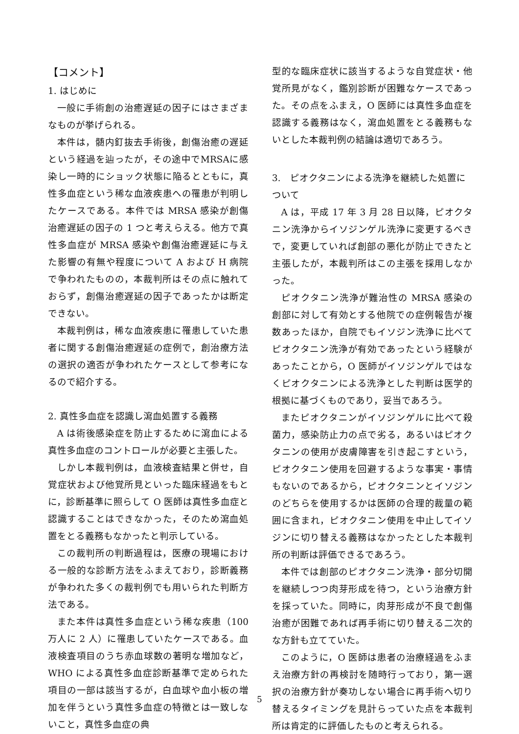【コメント】
1. はじめに
一般に手術創の治癒遅延の因子にはさまざまなものが挙げられる。
本件は，髄内釘抜去手術後，創傷治癒の遅延という経過を辿ったが，その途中でMRSAに感染し一時的にショック状態に陥るとともに，真性多血症という稀な血液疾患への罹患が判明したケースである。本件では MRSA 感染が創傷治癒遅延の因子の 1 つと考えらえる。他方で真性多血症が MRSA 感染や創傷治癒遅延に与えた影響の有無や程度について A および H 病院で争われたものの，本裁判所はその点に触れておらず，創傷治癒遅延の因子であったかは断定できない。
本裁判例は，稀な血液疾患に罹患していた患者に関する創傷治癒遅延の症例で，創治療方法の選択の適否が争われたケースとして参考になるので紹介する。
2. 真性多血症を認識し瀉血処置する義務
A は術後感染症を防止するために瀉血による真性多血症のコントロールが必要と主張した。
しかし本裁判例は，血液検査結果と併せ，自覚症状および他覚所見といった臨床経過をもとに，診断基準に照らして O 医師は真性多血症と認識することはできなかった，そのため瀉血処置をとる義務もなかったと判示している。
この裁判所の判断過程は，医療の現場における一般的な診断方法をふまえており，診断義務が争われた多くの裁判例でも用いられた判断方法である。
また本件は真性多血症という稀な疾患（100 万人に 2 人）に罹患していたケースである。血液検査項目のうち赤血球数の著明な増加など，WHO による真性多血症診断基準で定められた項目の一部は該当するが，白血球や血小板の増加を伴うという真性多血症の特徴とは一致しないこと，真性多血症の典
型的な臨床症状に該当するような自覚症状・他覚所見がなく，鑑別診断が困難なケースであった。その点をふまえ，O 医師には真性多血症を認識する義務はなく，瀉血処置をとる義務もないとした本裁判例の結論は適切であろう。
3.　ピオクタニンによる洗浄を継続した処置について
A は，平成 17 年 3 月 28 日以降，ピオクタニン洗浄からイソジンゲル洗浄に変更するべきで，変更していれば創部の悪化が防止できたと主張したが，本裁判所はこの主張を採用しなかった。
ピオクタニン洗浄が難治性の MRSA 感染の創部に対して有効とする他院での症例報告が複数あったほか，自院でもイソジン洗浄に比べてピオクタニン洗浄が有効であったという経験があったことから，O 医師がイソジンゲルではなくピオクタニンによる洗浄とした判断は医学的根拠に基づくものであり，妥当であろう。
またピオクタニンがイソジンゲルに比べて殺菌力，感染防止力の点で劣る，あるいはピオクタニンの使用が皮膚障害を引き起こすという，ピオクタニン使用を回避するような事実・事情もないのであるから，ピオクタニンとイソジンのどちらを使用するかは医師の合理的裁量の範囲に含まれ，ピオクタニン使用を中止してイソジンに切り替える義務はなかったとした本裁判所の判断は評価できるであろう。
本件では創部のピオクタニン洗浄・部分切開を継続しつつ肉芽形成を待つ，という治療方針を採っていた。同時に，肉芽形成が不良で創傷治癒が困難であれば再手術に切り替える二次的な方針も立てていた。
このように，O 医師は患者の治療経過をふまえ治療方針の再検討を随時行っており，第一選択の治療方針が奏功しない場合に再手術へ切り替えるタイミングを見計らっていた点を本裁判所は肯定的に評価したものと考えられる。
5